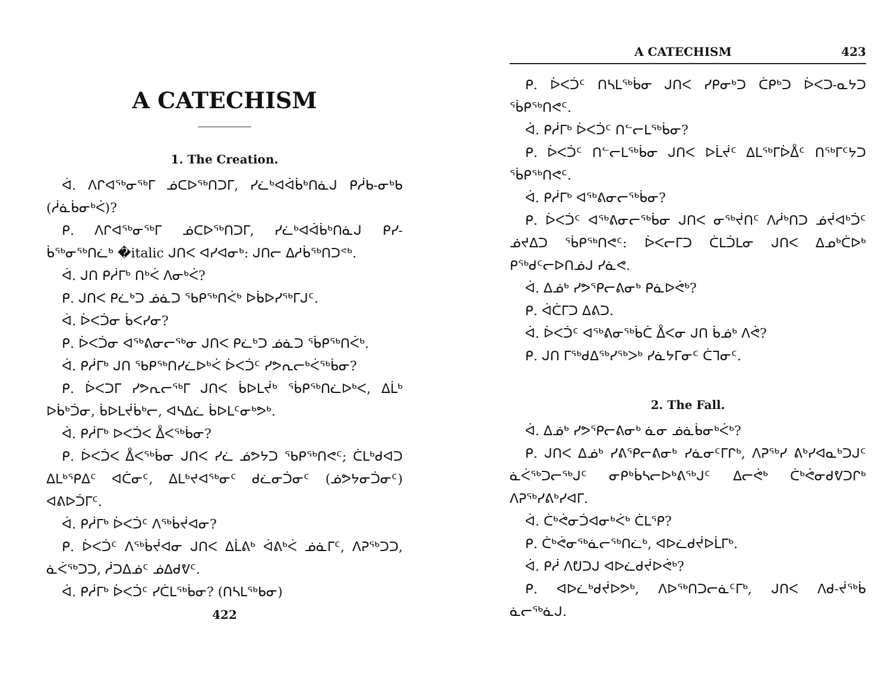A CATECHISM
1. The Creation.
ᐋ. ᐱᒋᐊᖅᓂᖅᒥ ᓅᑕᐅᖅᑎᑐᒥ, ᓯᓛᒃᐊᐋᑳᒃᑎᓈᒍ ᑭᓲᑲ-ᓂᒃᑲ (ᓲᓈᑳᓂᒃᐹ)?
ᑭ. ᐱᒋᐊᖅᓂᖅᒥ ᓅᑕᐅᖅᑎᑐᒥ, ᓯᓛᒃᐊᐋᑳᒃᑎᓈᒍ ᑭᓯ-ᑳᖅᓂᖅᑎᓛᒃ �italic ᒍᑎᐸ ᐊᓯᐊᓂᒃ: ᒍᑎᓕ ᐃᓱᑳᖅᑎᑐᕝᒃ.
ᐋ. ᒍᑎ ᑭᓲᒥᒃ ᑎᒃᐹ ᐱᓂᒃᐹ?
ᑭ. ᒍᑎᐸ ᑭᓛᒃᑐ ᓅᓈᑐ ᖃᑭᖅᑎᐹᒃ ᐅᑳᐅᓯᖅᒥᒍᑦ.
ᐋ. ᐆᐸᑑᓂ ᑳᐸᓯᓂ?
ᑭ. ᐆᐸᑑᓂ ᐊᖅᕕᓂᓕᖅᓂ ᒍᑎᐸ ᑭᓛᒃᑐ ᓅᓈᑐ ᖄᑭᖅᑎᐹᒃ.
ᐋ. ᑭᓲᒥᒃ ᒍᑎ ᖃᑭᖅᑎᓯᓛᐅᒃᐹ ᐆᐸᑑᑦ ᓯᕗᕆᓕᒃᐹᖅᑳᓂ?
ᑭ. ᐆᐸᑐᒥ ᓯᕗᕆᓕᖅᒥ ᒍᑎᐸ ᑳᐅᒪᔫᒃ ᖄᑭᖅᑎᓛᐅᒃᐸ, ᐃᒫᒃ ᐅᑳᒃᑑᓂ, ᑳᐅᒪᔫᑳᒃᓕ, ᐊᓴᐃᓛ ᑳᐅᒪᑦᓂᒃᕗᒃ.
ᐋ. ᑭᓲᒥᒃ ᐅᐸᑑᐸ ᐂᐸᖅᑳᓂ?
ᑭ. ᐆᐸᑑᐸ ᐂᐸᖅᑳᓂ ᒍᑎᐸ ᓯᓛ ᓅᕗᔭᑐ ᖃᑭᖅᑎᕙᑦ; ᑖᒪᒃᑯᐊᑐ ᐃᒪᒃᕿᐃᑦ ᐊᑖᓂᑦ, ᐃᒪᒃᔪᐊᖅᓂᑦ ᑯᓛᓂᑑᓂᑦ (ᓅᕗᔭᓂᑑᓂᑦ) ᐊᕕᐅᑑᒥᑦ.
ᐋ. ᑭᓲᒥᒃ ᐆᐸᑑᑦ ᐱᖅᑳᔫᐊᓂ?
ᑭ. ᐆᐸᑑᑦ ᐱᖅᑳᔫᐊᓂ ᒍᑎᐸ ᐃᒫᕕᒃ ᐋᕕᒃᐹ ᓅᓈᒥᑦ, ᐱᕈᖅᑐᑐ, ᓈᐹᖅᑐᑐ, ᓲᑐᐃᓅᑦ ᓅᐃᑯᕓᑦ.
ᐋ. ᑭᓲᒥᒃ ᐆᐸᑑᑦ ᓯᑖᒪᖅᑳᓂ? (ᑎᓴᒪᖅᑲᓂ)
422
A CATECHISM 423
ᑭ. ᐆᐸᑑᑦ ᑎᓴᒪᖅᑳᓂ ᒍᑎᐸ ᓯᑭᓂᒃᑐ ᑖᑭᒃᑐ ᐆᐸᑐ-ᓇᔭᑐ ᖄᑭᖅᑎᕙᑦ.
ᐋ. ᑭᓲᒥᒃ ᐆᐸᑑᑦ ᑎᓪᓕᒪᖅᑳᓂ?
ᑭ. ᐆᐸᑑᑦ ᑎᓪᓕᒪᖅᑳᓂ ᒍᑎᐸ ᐅᒫᔫᑦ ᐃᒪᖅᒥᐆᐂᑦ ᑎᖅᒥᑦᔭᑐ ᖄᑭᖅᑎᕙᑦ.
ᐋ. ᑭᓲᒥᒃ ᐊᖅᕕᓂᓕᖅᑳᓂ?
ᑭ. ᐆᐸᑑᑦ ᐊᖅᕕᓂᓕᖅᑳᓂ ᒍᑎᐸ ᓂᖅᔫᑎᑦ ᐱᓲᒃᑎᑐ ᓅᔫᐊᒃᑑᑦ ᓅᔪᐃᑐ ᖄᑭᖅᑎᕙᑦ: ᐆᐸᓕᒥᑐ ᑖᒪᑑᒪᓂ ᒍᑎᐸ ᐃᓄᒃᑖᐅᒃ ᑭᖅᑯᑦᓕᐅᑎᓅᒍ ᓯᓈᕙ.
ᐋ. ᐃᓅᒃ ᓯᕗᕿᓕᕕᓂᒃ ᑭᓈᐅᕚᒃ?
ᑭ. ᐋᑖᒥᑐ ᐃᕕᑐ.
ᐋ. ᐆᐸᑑᑦ ᐊᖅᕕᓂᖅᑳᑖ ᐂᐸᓂ ᒍᑎ ᑳᓅᒃ ᐱᕚ?
ᑭ. ᒍᑎ ᒥᖅᑯᐃᖅᓯᖅᐳᒃ ᓯᓈᔭᒥᓂᑦ ᑖᒣᓂᑦ.
2. The Fall.
ᐋ. ᐃᓅᒃ ᓯᕗᕿᓕᕕᓂᒃ ᓈᓂ ᓅᓈᑳᓂᒃᐹᒃ?
ᑭ. ᒍᑎᐸ ᐃᓅᒃ ᓯᕕᕿᓕᕕᓂᒃ ᓯᓈᓂᑦᒥᒋᒃ, ᐱᕈᖅᓯ ᕕᒃᓯᐊᓇᒃᑐᒍᑦ ᓈᐹᖅᑐᓕᖅᒍᑦ ᓂᑭᒃᑳᓴᓕᐅᒃᕕᖅᒍᑦ ᐃᓕᕚᒃ ᑖᒃᕚᓂᑯᕓᑐᒋᒃ ᐱᕈᖅᓯᕕᒃᓯᐊᒥ.
ᐋ. ᑖᒃᕚᓂᑑᐊᓂᒃᐹᒃ ᑖᒪᕿ?
ᑭ. ᑖᒃᕚᓂᖅᓈᓕᖅᑎᓛᒃ, ᐊᐅᓛᑯᔫᐅᒫᒥᒃ.
ᐋ. ᑭᓲ ᐱᕞᑐᒍ ᐊᐅᓛᑯᔫᐅᕚᒃ?
ᑭ. ᐊᐅᓛᒃᑯᔫᐅᕗᒃ, ᐱᐅᖅᑎᑐᓕᓈᑦᒥᒃ, ᒍᑎᐸ ᐱᑯ-ᔫᖅᑳ ᓈᓕᖅᓈᒍ.